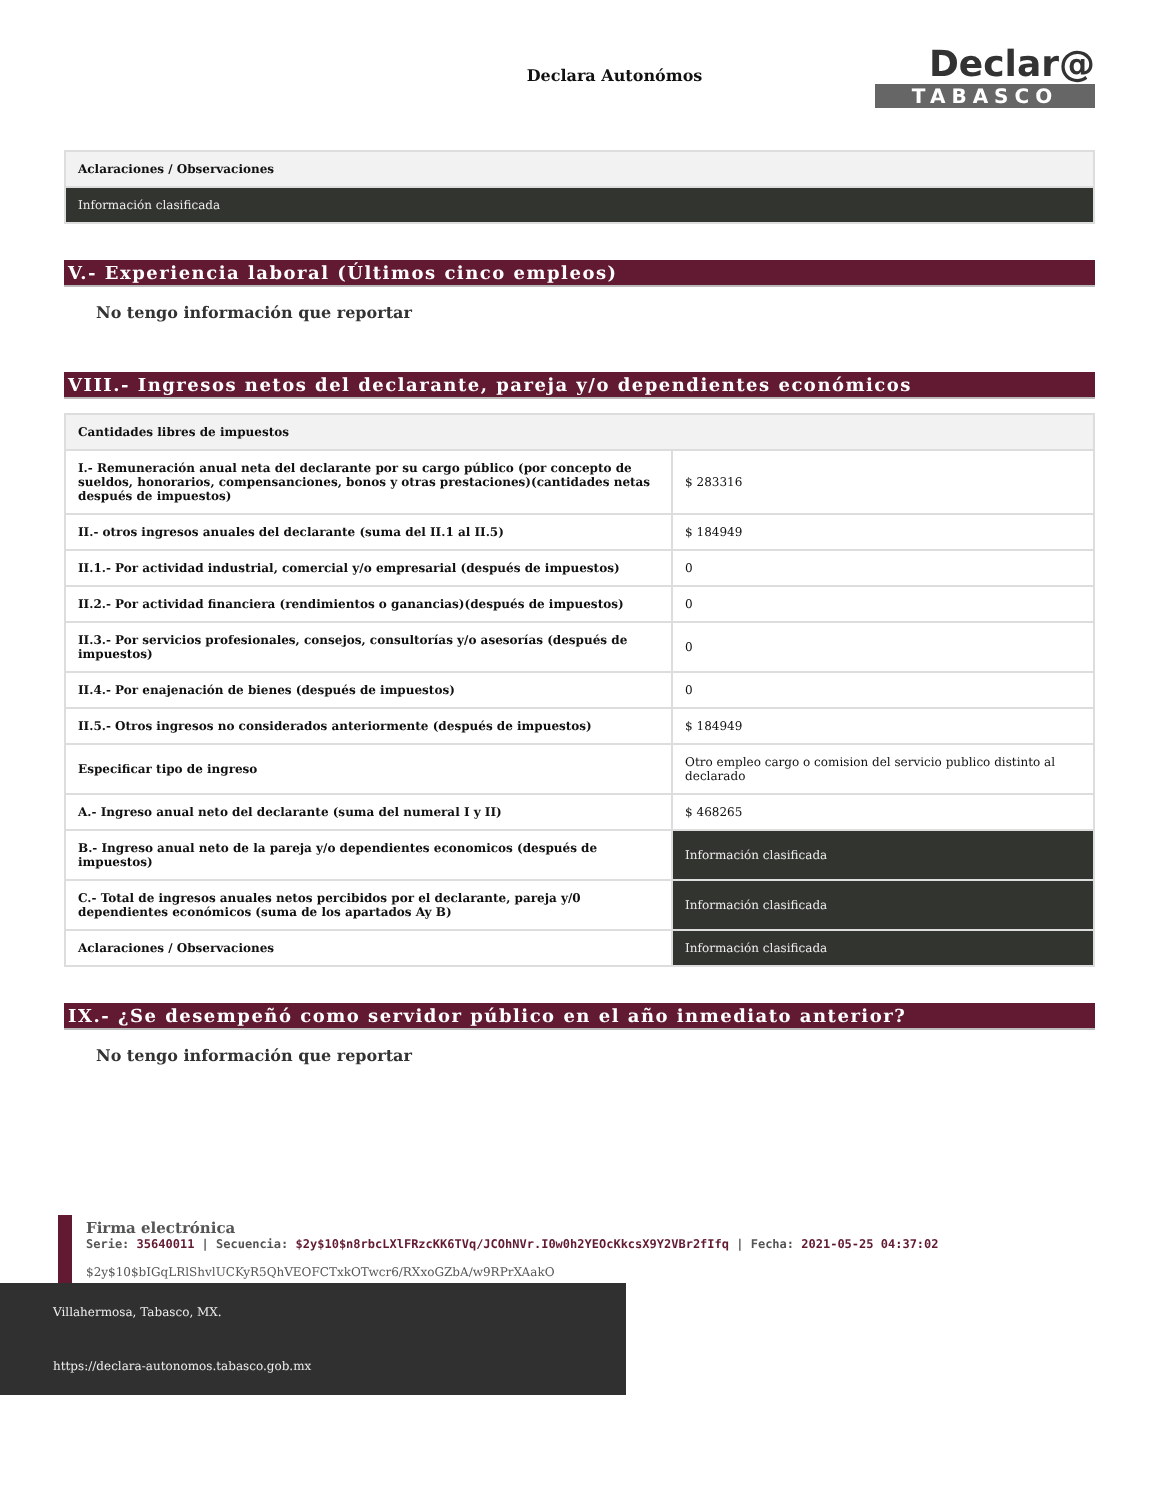Declara Autonómos
Declar@
TABASCO
| Aclaraciones / Observaciones |
| --- |
| Información clasificada |
V.- Experiencia laboral (Últimos cinco empleos)
No tengo información que reportar
VIII.- Ingresos netos del declarante, pareja y/o dependientes económicos
| Cantidades libres de impuestos | |
| --- | --- |
| I.- Remuneración anual neta del declarante por su cargo público (por concepto de sueldos, honorarios, compensanciones, bonos y otras prestaciones)(cantidades netas después de impuestos) | $ 283316 |
| II.- otros ingresos anuales del declarante (suma del II.1 al II.5) | $ 184949 |
| II.1.- Por actividad industrial, comercial y/o empresarial (después de impuestos) | 0 |
| II.2.- Por actividad financiera (rendimientos o ganancias)(después de impuestos) | 0 |
| II.3.- Por servicios profesionales, consejos, consultorías y/o asesorías (después de impuestos) | 0 |
| II.4.- Por enajenación de bienes (después de impuestos) | 0 |
| II.5.- Otros ingresos no considerados anteriormente (después de impuestos) | $ 184949 |
| Especificar tipo de ingreso | Otro empleo cargo o comision del servicio publico distinto al declarado |
| A.- Ingreso anual neto del declarante (suma del numeral I y II) | $ 468265 |
| B.- Ingreso anual neto de la pareja y/o dependientes economicos (después de impuestos) | Información clasificada |
| C.- Total de ingresos anuales netos percibidos por el declarante, pareja y/0 dependientes económicos (suma de los apartados Ay B) | Información clasificada |
| Aclaraciones / Observaciones | Información clasificada |
IX.- ¿Se desempeñó como servidor público en el año inmediato anterior?
No tengo información que reportar
Firma electrónica
Serie: 35640011 | Secuencia: $2y$10$n8rbcLXlFRzcKK6TVq/JCOhNVr.I0w0h2YEOcKkcsX9Y2VBr2fIfq | Fecha: 2021-05-25 04:37:02
$2y$10$bIGqLRlShvlUCKyR5QhVEOFCTxkOTwcr6/RXxoGZbA/w9RPrXAakO
Villahermosa, Tabasco, MX.
https://declara-autonomos.tabasco.gob.mx